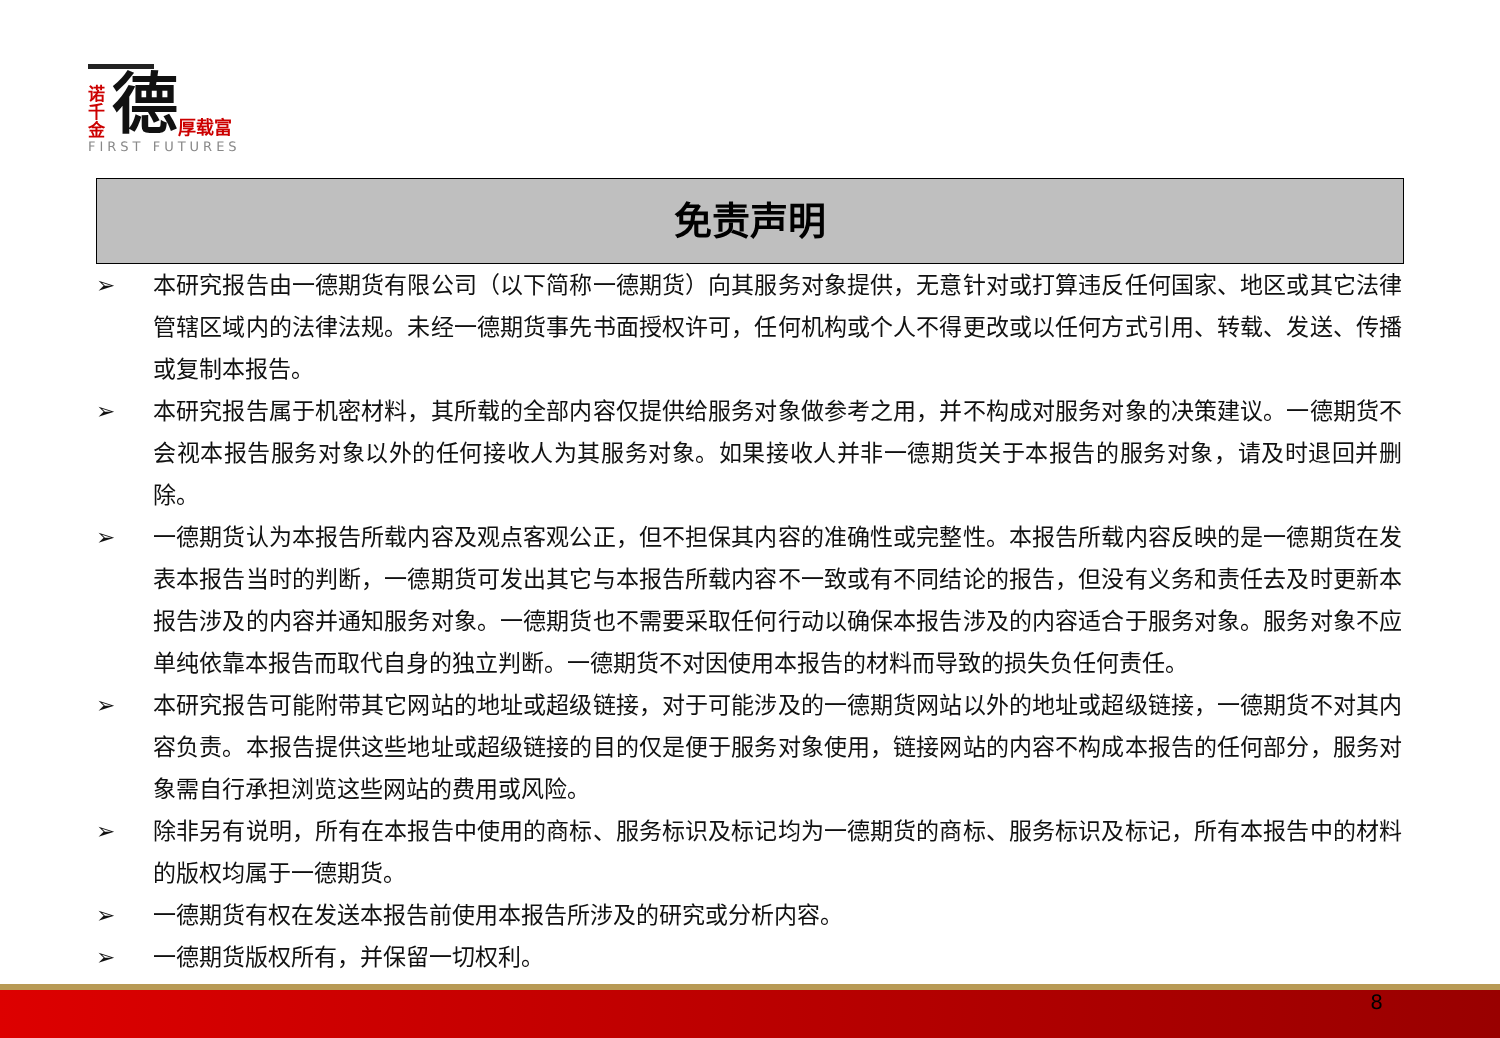诺千金
德
厚载富
FIRST FUTURES
免责声明
➢ 本研究报告由一德期货有限公司（以下简称一德期货）向其服务对象提供，无意针对或打算违反任何国家、地区或其它法律管辖区域内的法律法规。未经一德期货事先书面授权许可，任何机构或个人不得更改或以任何方式引用、转载、发送、传播或复制本报告。
➢ 本研究报告属于机密材料，其所载的全部内容仅提供给服务对象做参考之用，并不构成对服务对象的决策建议。一德期货不会视本报告服务对象以外的任何接收人为其服务对象。如果接收人并非一德期货关于本报告的服务对象，请及时退回并删除。
➢ 一德期货认为本报告所载内容及观点客观公正，但不担保其内容的准确性或完整性。本报告所载内容反映的是一德期货在发表本报告当时的判断，一德期货可发出其它与本报告所载内容不一致或有不同结论的报告，但没有义务和责任去及时更新本报告涉及的内容并通知服务对象。一德期货也不需要采取任何行动以确保本报告涉及的内容适合于服务对象。服务对象不应单纯依靠本报告而取代自身的独立判断。一德期货不对因使用本报告的材料而导致的损失负任何责任。
➢ 本研究报告可能附带其它网站的地址或超级链接，对于可能涉及的一德期货网站以外的地址或超级链接，一德期货不对其内容负责。本报告提供这些地址或超级链接的目的仅是便于服务对象使用，链接网站的内容不构成本报告的任何部分，服务对象需自行承担浏览这些网站的费用或风险。
➢ 除非另有说明，所有在本报告中使用的商标、服务标识及标记均为一德期货的商标、服务标识及标记，所有本报告中的材料的版权均属于一德期货。
➢ 一德期货有权在发送本报告前使用本报告所涉及的研究或分析内容。
➢ 一德期货版权所有，并保留一切权利。
8